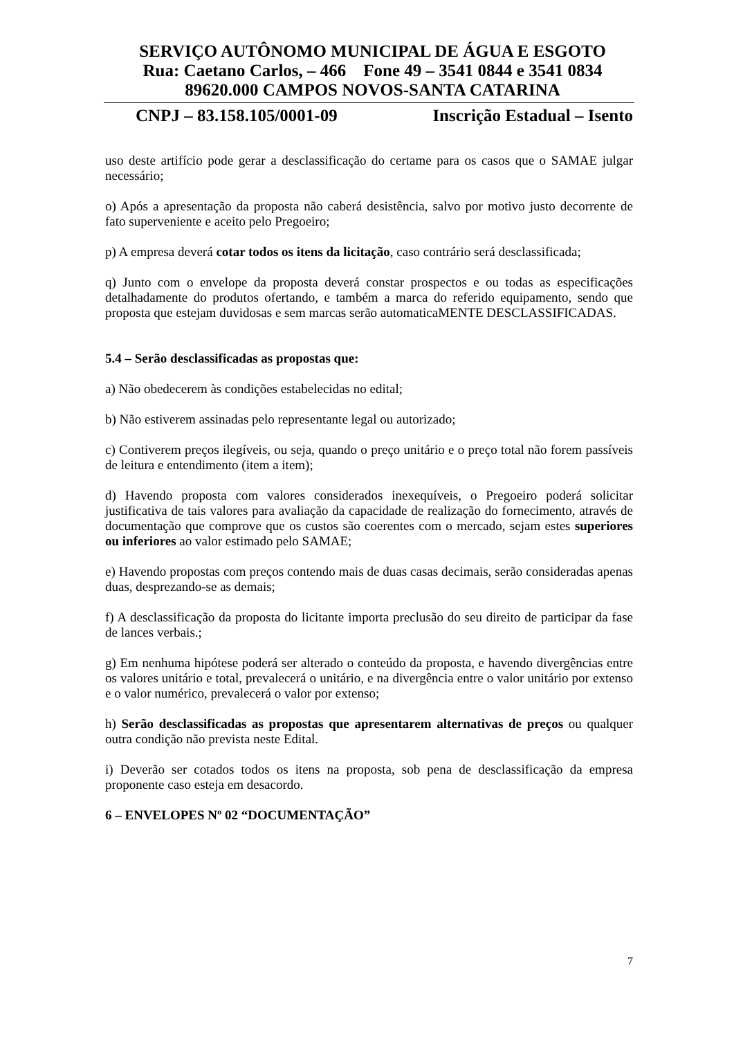SERVIÇO AUTÔNOMO MUNICIPAL DE ÁGUA E ESGOTO
Rua: Caetano Carlos, – 466 Fone 49 – 3541 0844 e 3541 0834
89620.000 CAMPOS NOVOS-SANTA CATARINA
CNPJ – 83.158.105/0001-09 Inscrição Estadual – Isento
uso deste artifício pode gerar a desclassificação do certame para os casos que o SAMAE julgar necessário;
o) Após a apresentação da proposta não caberá desistência, salvo por motivo justo decorrente de fato superveniente e aceito pelo Pregoeiro;
p) A empresa deverá cotar todos os itens da licitação, caso contrário será desclassificada;
q) Junto com o envelope da proposta deverá constar prospectos e ou todas as especificações detalhadamente do produtos ofertando, e também a marca do referido equipamento, sendo que proposta que estejam duvidosas e sem marcas serão automaticaMENTE DESCLASSIFICADAS.
5.4 – Serão desclassificadas as propostas que:
a) Não obedecerem às condições estabelecidas no edital;
b) Não estiverem assinadas pelo representante legal ou autorizado;
c) Contiverem preços ilegíveis, ou seja, quando o preço unitário e o preço total não forem passíveis de leitura e entendimento (item a item);
d) Havendo proposta com valores considerados inexequíveis, o Pregoeiro poderá solicitar justificativa de tais valores para avaliação da capacidade de realização do fornecimento, através de documentação que comprove que os custos são coerentes com o mercado, sejam estes superiores ou inferiores ao valor estimado pelo SAMAE;
e) Havendo propostas com preços contendo mais de duas casas decimais, serão consideradas apenas duas, desprezando-se as demais;
f) A desclassificação da proposta do licitante importa preclusão do seu direito de participar da fase de lances verbais.;
g) Em nenhuma hipótese poderá ser alterado o conteúdo da proposta, e havendo divergências entre os valores unitário e total, prevalecerá o unitário, e na divergência entre o valor unitário por extenso e o valor numérico, prevalecerá o valor por extenso;
h) Serão desclassificadas as propostas que apresentarem alternativas de preços ou qualquer outra condição não prevista neste Edital.
i) Deverão ser cotados todos os itens na proposta, sob pena de desclassificação da empresa proponente caso esteja em desacordo.
6 – ENVELOPES Nº 02 “DOCUMENTAÇÃO”
7